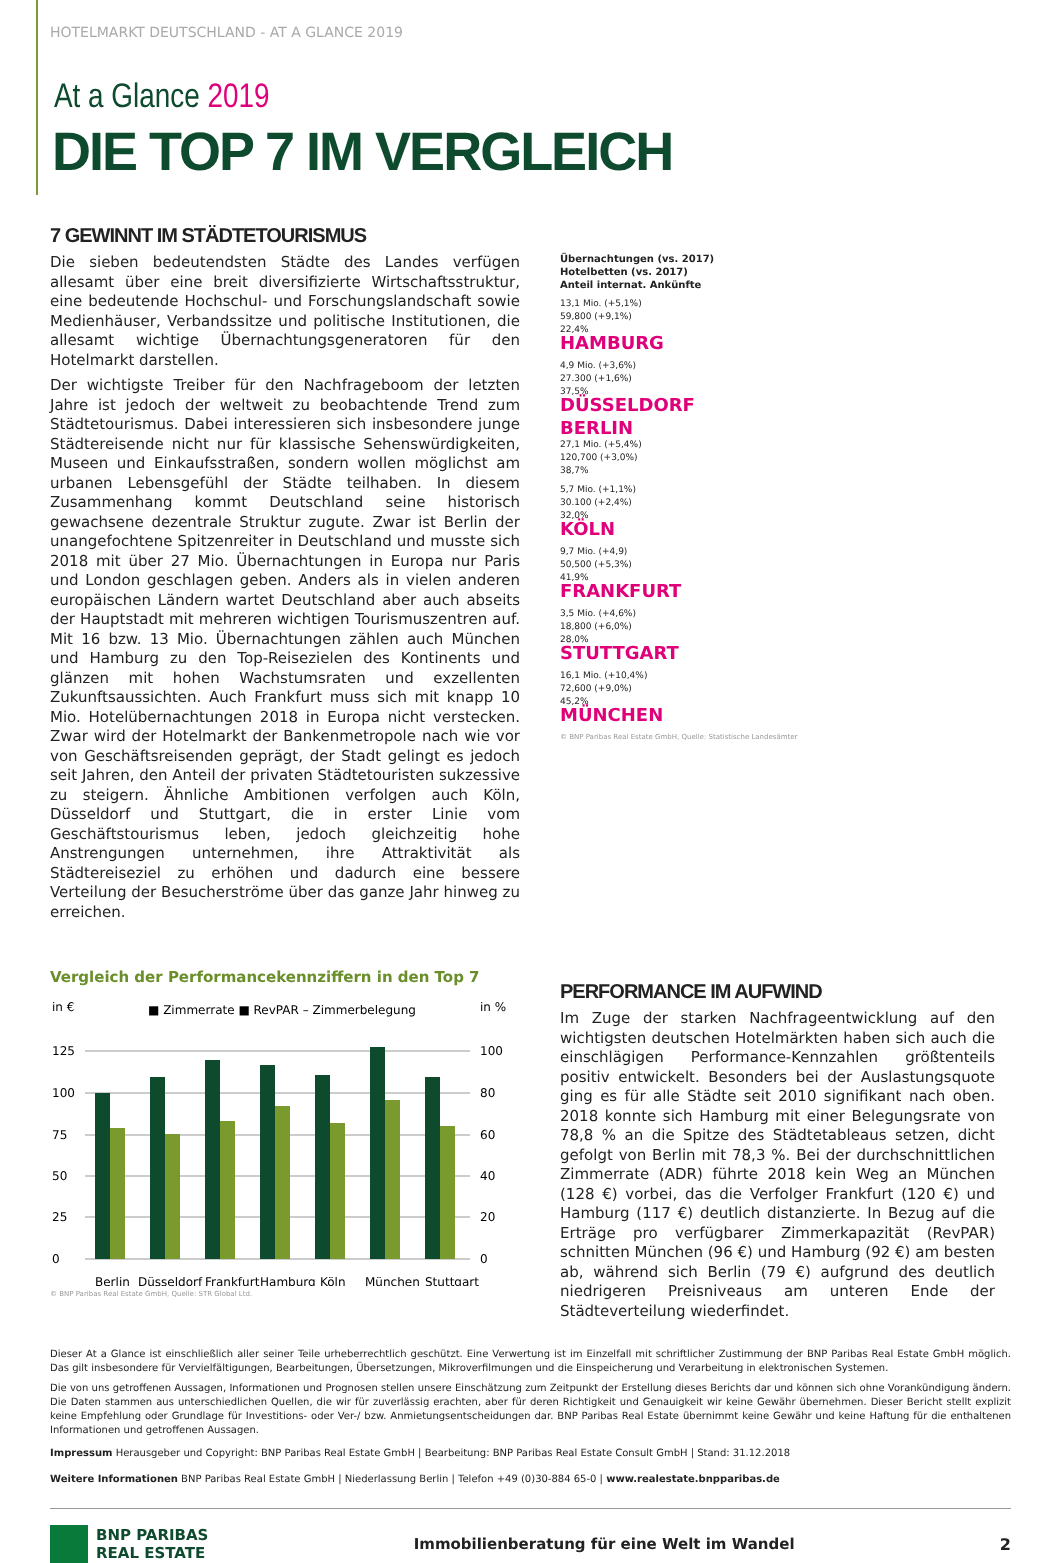HOTELMARKT DEUTSCHLAND - AT A GLANCE 2019
At a Glance 2019
DIE TOP 7 IM VERGLEICH
7 GEWINNT IM STÄDTETOURISMUS
Die sieben bedeutendsten Städte des Landes verfügen allesamt über eine breit diversifizierte Wirtschaftsstruktur, eine bedeutende Hochschul- und Forschungslandschaft sowie Medienhäuser, Verbandssitze und politische Institutionen, die allesamt wichtige Übernachtungsgeneratoren für den Hotelmarkt darstellen.
Der wichtigste Treiber für den Nachfrageboom der letzten Jahre ist jedoch der weltweit zu beobachtende Trend zum Städtetourismus. Dabei interessieren sich insbesondere junge Städtereisende nicht nur für klassische Sehenswürdigkeiten, Museen und Einkaufsstraßen, sondern wollen möglichst am urbanen Lebensgefühl der Städte teilhaben. In diesem Zusammenhang kommt Deutschland seine historisch gewachsene dezentrale Struktur zugute. Zwar ist Berlin der unangefochtene Spitzenreiter in Deutschland und musste sich 2018 mit über 27 Mio. Übernachtungen in Europa nur Paris und London geschlagen geben. Anders als in vielen anderen europäischen Ländern wartet Deutschland aber auch abseits der Hauptstadt mit mehreren wichtigen Tourismuszentren auf. Mit 16 bzw. 13 Mio. Übernachtungen zählen auch München und Hamburg zu den Top-Reisezielen des Kontinents und glänzen mit hohen Wachstumsraten und exzellenten Zukunftsaussichten. Auch Frankfurt muss sich mit knapp 10 Mio. Hotelübernachtungen 2018 in Europa nicht verstecken. Zwar wird der Hotelmarkt der Bankenmetropole nach wie vor von Geschäftsreisenden geprägt, der Stadt gelingt es jedoch seit Jahren, den Anteil der privaten Städtetouristen sukzessive zu steigern. Ähnliche Ambitionen verfolgen auch Köln, Düsseldorf und Stuttgart, die in erster Linie vom Geschäftstourismus leben, jedoch gleichzeitig hohe Anstrengungen unternehmen, ihre Attraktivität als Städtereiseziel zu erhöhen und dadurch eine bessere Verteilung der Besucherströme über das ganze Jahr hinweg zu erreichen.
Übernachtungen (vs. 2017)
Hotelbetten (vs. 2017)
Anteil internat. Ankünfte
13,1 Mio. (+5,1%)
59,800 (+9,1%)
22,4%
HAMBURG
4,9 Mio. (+3,6%)
27.300 (+1,6%)
37,5%
DÜSSELDORF
BERLIN
27,1 Mio. (+5,4%)
120,700 (+3,0%)
38,7%
5,7 Mio. (+1,1%)
30.100 (+2,4%)
32,0%
KÖLN
9,7 Mio. (+4,9)
50,500 (+5,3%)
41,9%
FRANKFURT
3,5 Mio. (+4,6%)
18,800 (+6,0%)
28,0%
STUTTGART
16,1 Mio. (+10,4%)
72,600 (+9,0%)
45,2%
MÜNCHEN
© BNP Paribas Real Estate GmbH, Quelle: Statistische Landesämter
Vergleich der Performancekennziffern in den Top 7
in €
in %
■ Zimmerrate ■ RevPAR – Zimmerbelegung
125
100
75
50
25
0
100
80
60
40
20
0
Berlin
Düsseldorf
Frankfurt
Hamburg
Köln
München
Stuttgart
© BNP Paribas Real Estate GmbH, Quelle: STR Global Ltd.
PERFORMANCE IM AUFWIND
Im Zuge der starken Nachfrageentwicklung auf den wichtigsten deutschen Hotelmärkten haben sich auch die einschlägigen Performance-Kennzahlen größtenteils positiv entwickelt. Besonders bei der Auslastungsquote ging es für alle Städte seit 2010 signifikant nach oben. 2018 konnte sich Hamburg mit einer Belegungsrate von 78,8 % an die Spitze des Städtetableaus setzen, dicht gefolgt von Berlin mit 78,3 %. Bei der durchschnittlichen Zimmerrate (ADR) führte 2018 kein Weg an München (128 €) vorbei, das die Verfolger Frankfurt (120 €) und Hamburg (117 €) deutlich distanzierte. In Bezug auf die Erträge pro verfügbarer Zimmerkapazität (RevPAR) schnitten München (96 €) und Hamburg (92 €) am besten ab, während sich Berlin (79 €) aufgrund des deutlich niedrigeren Preisniveaus am unteren Ende der Städteverteilung wiederfindet.
Dieser At a Glance ist einschließlich aller seiner Teile urheberrechtlich geschützt. Eine Verwertung ist im Einzelfall mit schriftlicher Zustimmung der BNP Paribas Real Estate GmbH möglich. Das gilt insbesondere für Vervielfältigungen, Bearbeitungen, Übersetzungen, Mikroverfilmungen und die Einspeicherung und Verarbeitung in elektronischen Systemen.
Die von uns getroffenen Aussagen, Informationen und Prognosen stellen unsere Einschätzung zum Zeitpunkt der Erstellung dieses Berichts dar und können sich ohne Vorankündigung ändern. Die Daten stammen aus unterschiedlichen Quellen, die wir für zuverlässig erachten, aber für deren Richtigkeit und Genauigkeit wir keine Gewähr übernehmen. Dieser Bericht stellt explizit keine Empfehlung oder Grundlage für Investitions- oder Ver-/ bzw. Anmietungsentscheidungen dar. BNP Paribas Real Estate übernimmt keine Gewähr und keine Haftung für die enthaltenen Informationen und getroffenen Aussagen.
Impressum Herausgeber und Copyright: BNP Paribas Real Estate GmbH | Bearbeitung: BNP Paribas Real Estate Consult GmbH | Stand: 31.12.2018
Weitere Informationen BNP Paribas Real Estate GmbH | Niederlassung Berlin | Telefon +49 (0)30-884 65-0 | www.realestate.bnpparibas.de
BNP PARIBAS
REAL ESTATE
Immobilienberatung für eine Welt im Wandel 2